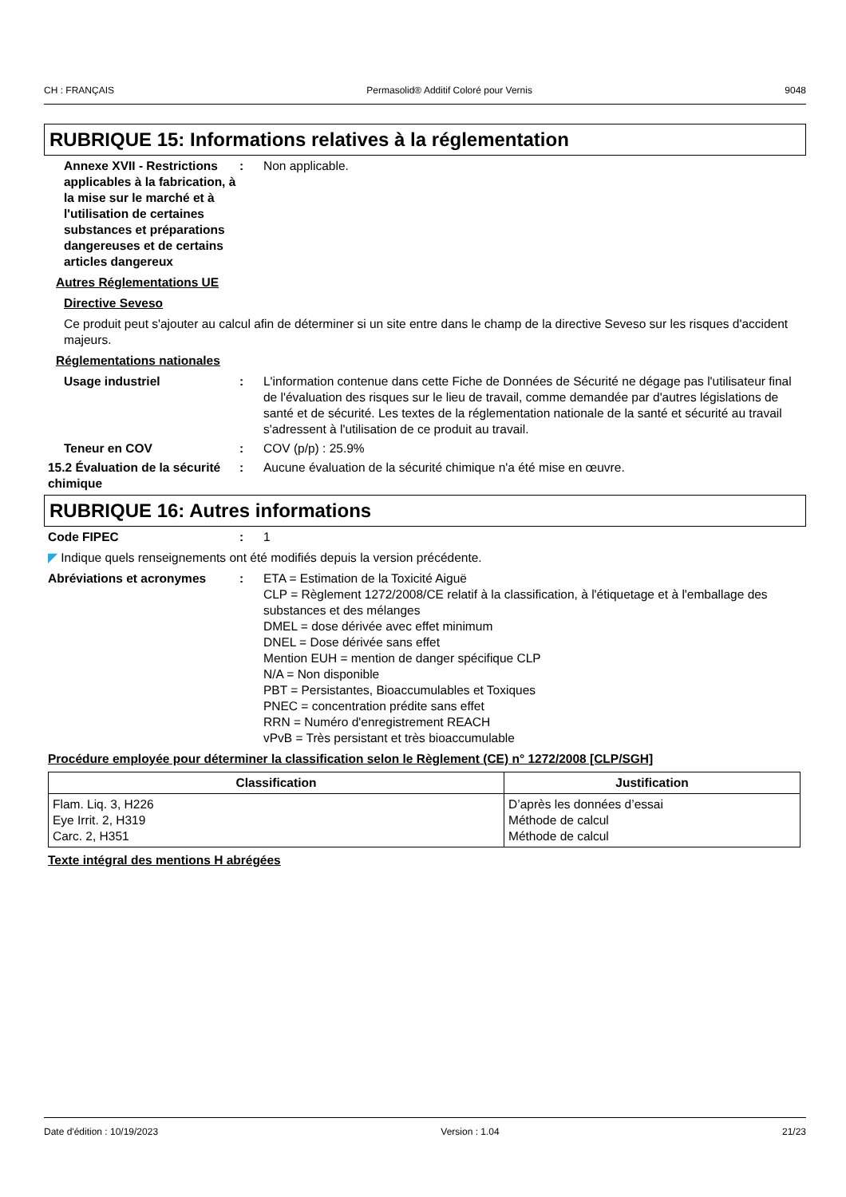CH : FRANÇAIS Permasolid® Additif Coloré pour Vernis 9048
RUBRIQUE 15: Informations relatives à la réglementation
Annexe XVII - Restrictions applicables à la fabrication, à la mise sur le marché et à l'utilisation de certaines substances et préparations dangereuses et de certains articles dangereux
: Non applicable.
Autres Réglementations UE
Directive Seveso
Ce produit peut s'ajouter au calcul afin de déterminer si un site entre dans le champ de la directive Seveso sur les risques d'accident majeurs.
Réglementations nationales
Usage industriel : L'information contenue dans cette Fiche de Données de Sécurité ne dégage pas l'utilisateur final de l'évaluation des risques sur le lieu de travail, comme demandée par d'autres législations de santé et de sécurité. Les textes de la réglementation nationale de la santé et sécurité au travail s'adressent à l'utilisation de ce produit au travail.
Teneur en COV : COV (p/p) : 25.9%
15.2 Évaluation de la sécurité chimique
: Aucune évaluation de la sécurité chimique n'a été mise en œuvre.
RUBRIQUE 16: Autres informations
Code FIPEC : 1
◤ Indique quels renseignements ont été modifiés depuis la version précédente.
Abréviations et acronymes : ETA = Estimation de la Toxicité Aiguë
CLP = Règlement 1272/2008/CE relatif à la classification, à l'étiquetage et à l'emballage des substances et des mélanges
DMEL = dose dérivée avec effet minimum
DNEL = Dose dérivée sans effet
Mention EUH = mention de danger spécifique CLP
N/A = Non disponible
PBT = Persistantes, Bioaccumulables et Toxiques
PNEC = concentration prédite sans effet
RRN = Numéro d'enregistrement REACH
vPvB = Très persistant et très bioaccumulable
Procédure employée pour déterminer la classification selon le Règlement (CE) n° 1272/2008 [CLP/SGH]
| Classification | Justification |
| --- | --- |
| Flam. Liq. 3, H226 Eye Irrit. 2, H319 Carc. 2, H351 | D’après les données d’essai Méthode de calcul Méthode de calcul |
Texte intégral des mentions H abrégées
Date d'édition : 10/19/2023 Version : 1.04 21/23